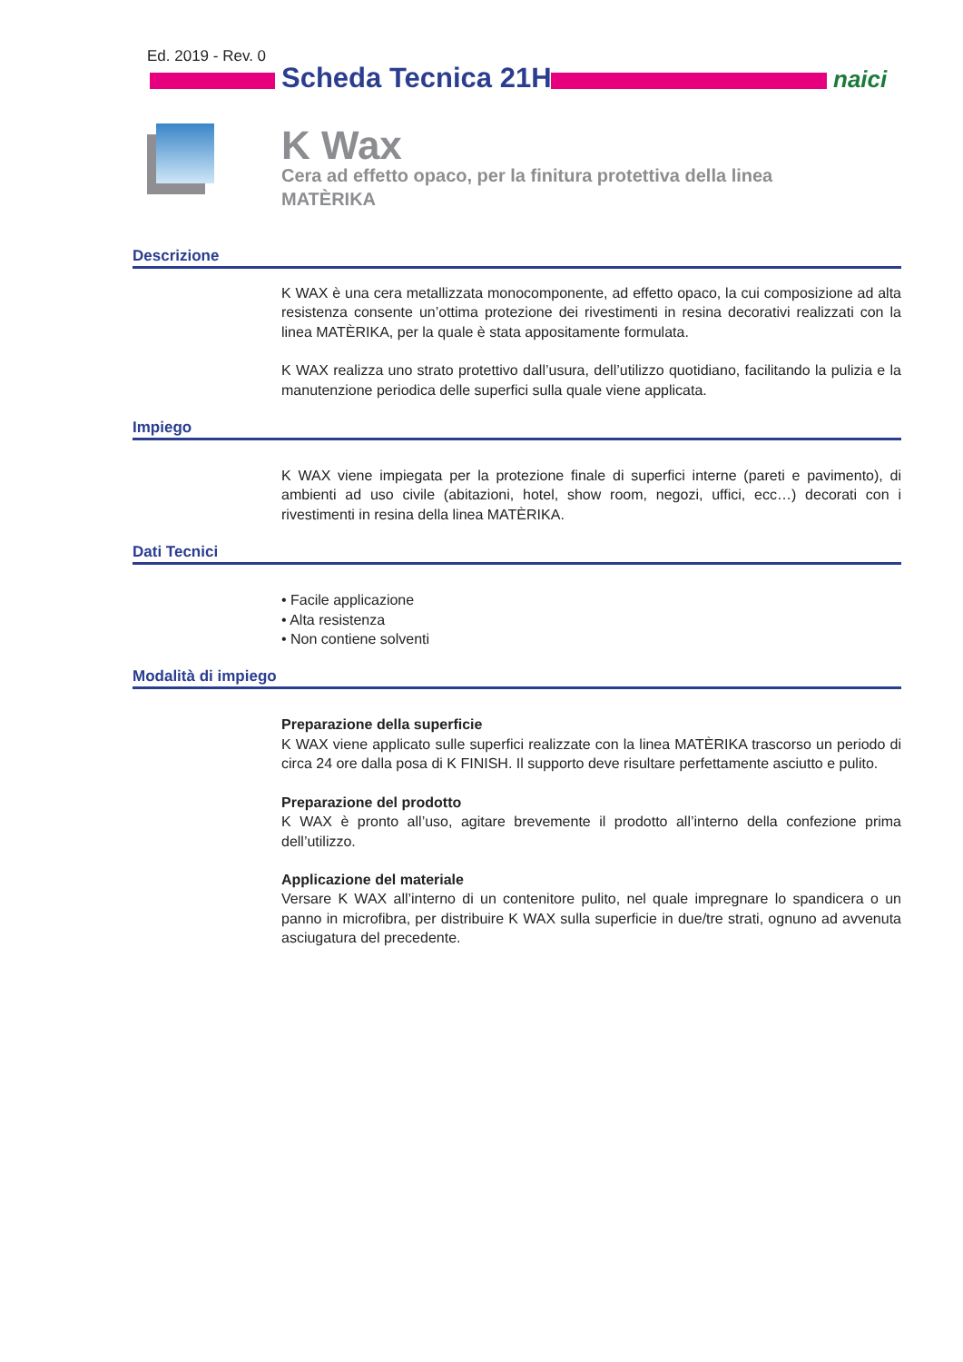Ed. 2019 - Rev. 0
Scheda Tecnica 21H naici
K Wax
Cera ad effetto opaco, per la finitura protettiva della linea MATÈRIKA
Descrizione
K WAX è una cera metallizzata monocomponente, ad effetto opaco, la cui composizione ad alta resistenza consente un’ottima protezione dei rivestimenti in resina decorativi realizzati con la linea MATÈRIKA, per la quale è stata appositamente formulata.
K WAX realizza uno strato protettivo dall’usura, dell’utilizzo quotidiano, facilitando la pulizia e la manutenzione periodica delle superfici sulla quale viene applicata.
Impiego
K WAX viene impiegata per la protezione finale di superfici interne (pareti e pavimento), di ambienti ad uso civile (abitazioni, hotel, show room, negozi, uffici, ecc…) decorati con i rivestimenti in resina della linea MATÈRIKA.
Dati Tecnici
• Facile applicazione
• Alta resistenza
• Non contiene solventi
Modalità di impiego
Preparazione della superficie
K WAX viene applicato sulle superfici realizzate con la linea MATÈRIKA trascorso un periodo di circa 24 ore dalla posa di K FINISH. Il supporto deve risultare perfettamente asciutto e pulito.
Preparazione del prodotto
K WAX è pronto all’uso, agitare brevemente il prodotto all’interno della confezione prima dell’utilizzo.
Applicazione del materiale
Versare K WAX all’interno di un contenitore pulito, nel quale impregnare lo spandicera o un panno in microfibra, per distribuire K WAX sulla superficie in due/tre strati, ognuno ad avvenuta asciugatura del precedente.